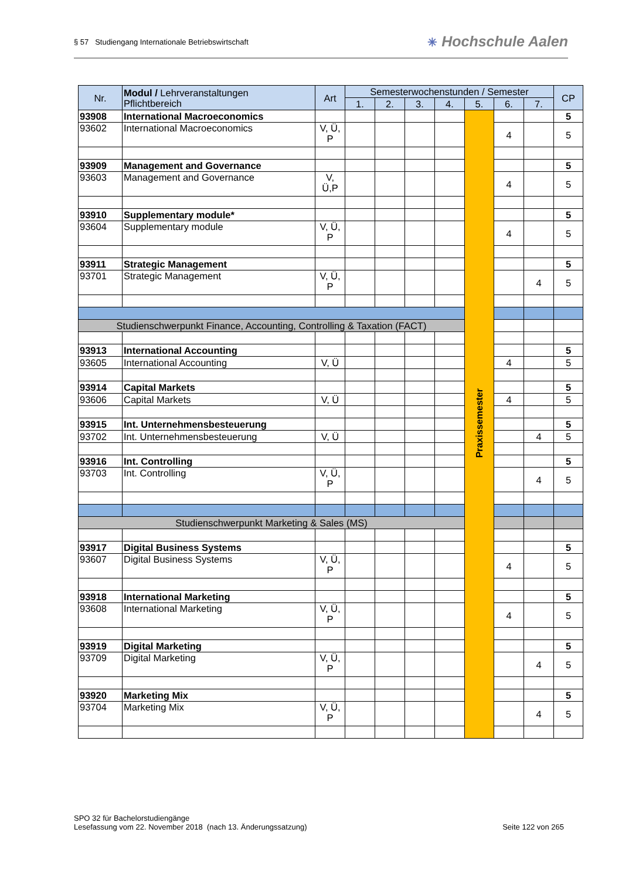§ 57 Studiengang Internationale Betriebswirtschaft
✳ Hochschule Aalen
| Nr. | Modul / Lehrveranstaltungen Pflichtbereich | Art | Semesterwochenstunden / Semester | | | | | | | CP |
| --- | --- | --- | --- | --- | --- | --- | --- | --- | --- | --- |
| | | | 1. | 2. | 3. | 4. | 5. | 6. | 7. | |
| 93908 | International Macroeconomics | | | | | | Praxissemester | | | 5 |
| 93602 | International Macroeconomics | V, Ü, P | | | | | | 4 | | 5 |
| 93909 | Management and Governance | | | | | | | | | 5 |
| 93603 | Management and Governance | V, Ü,P | | | | | | 4 | | 5 |
| 93910 | Supplementary module* | | | | | | | | | 5 |
| 93604 | Supplementary module | V, Ü, P | | | | | | 4 | | 5 |
| 93911 | Strategic Management | | | | | | | | | 5 |
| 93701 | Strategic Management | V, Ü, P | | | | | | | 4 | 5 |
| Studienschwerpunkt Finance, Accounting, Controlling & Taxation (FACT) | | | | | | | | | | |
| 93913 | International Accounting | | | | | | | | | 5 |
| 93605 | International Accounting | V, Ü | | | | | | 4 | | 5 |
| 93914 | Capital Markets | | | | | | | | | 5 |
| 93606 | Capital Markets | V, Ü | | | | | | 4 | | 5 |
| 93915 | Int. Unternehmensbesteuerung | | | | | | | | | 5 |
| 93702 | Int. Unternehmensbesteuerung | V, Ü | | | | | | | 4 | 5 |
| 93916 | Int. Controlling | | | | | | | | | 5 |
| 93703 | Int. Controlling | V, Ü, P | | | | | | | 4 | 5 |
| Studienschwerpunkt Marketing & Sales (MS) | | | | | | | | | | |
| 93917 | Digital Business Systems | | | | | | | | | 5 |
| 93607 | Digital Business Systems | V, Ü, P | | | | | | 4 | | 5 |
| 93918 | International Marketing | | | | | | | | | 5 |
| 93608 | International Marketing | V, Ü, P | | | | | | 4 | | 5 |
| 93919 | Digital Marketing | | | | | | | | | 5 |
| 93709 | Digital Marketing | V, Ü, P | | | | | | | 4 | 5 |
| 93920 | Marketing Mix | | | | | | | | | 5 |
| 93704 | Marketing Mix | V, Ü, P | | | | | | | 4 | 5 |
SPO 32 für Bachelorstudiengänge
Lesefassung vom 22. November 2018 (nach 13. Änderungssatzung)
Seite 122 von 265